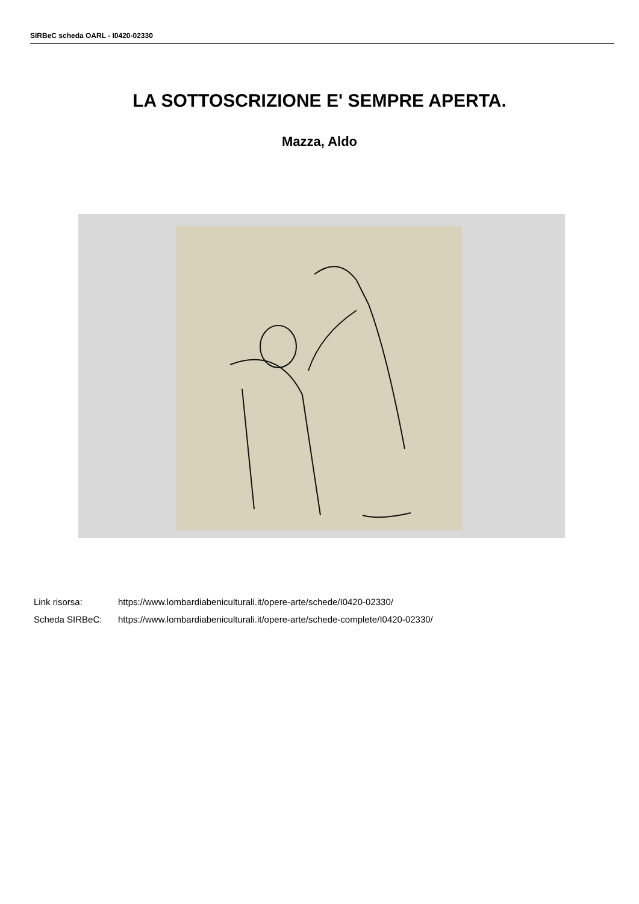SIRBeC scheda OARL - I0420-02330
LA SOTTOSCRIZIONE E' SEMPRE APERTA.
Mazza, Aldo
Link risorsa: https://www.lombardiabeniculturali.it/opere-arte/schede/I0420-02330/
Scheda SIRBeC: https://www.lombardiabeniculturali.it/opere-arte/schede-complete/I0420-02330/